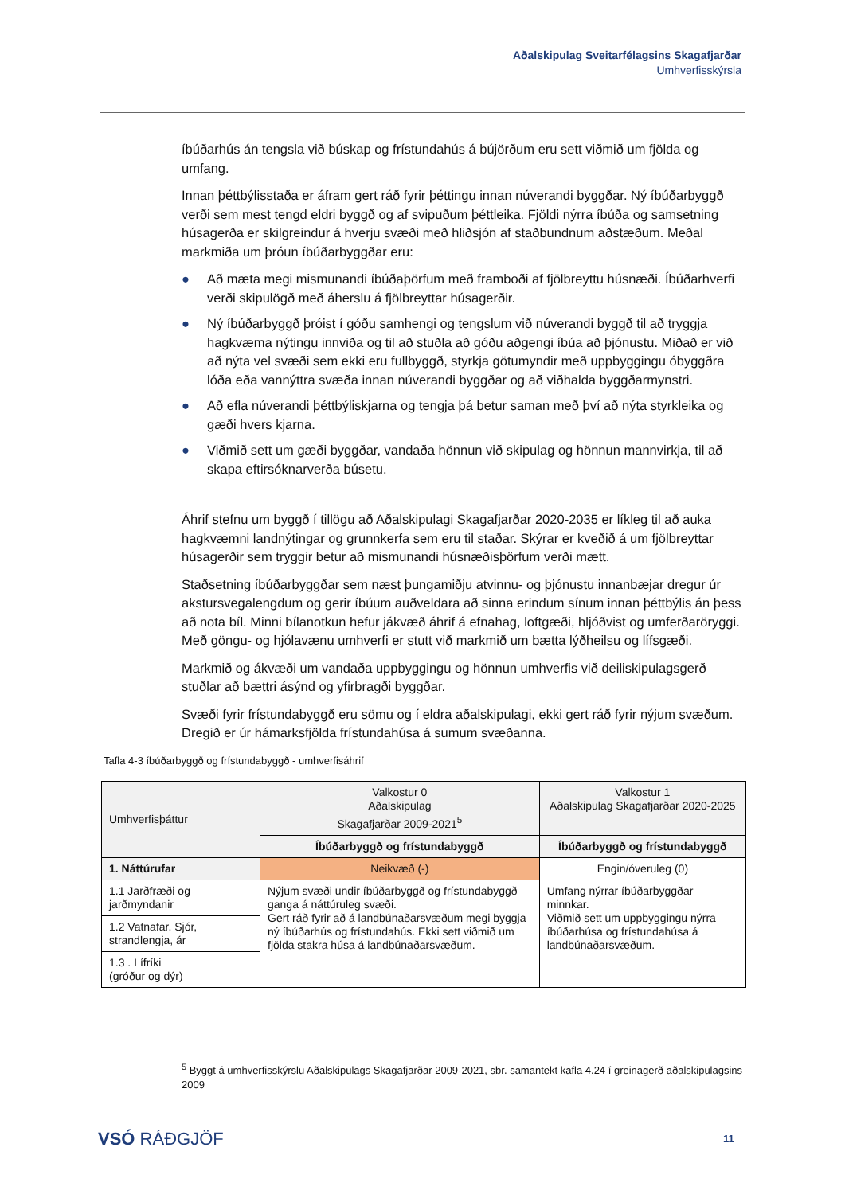Aðalskipulag Sveitarfélagsins Skagafjarðar
Umhverfisskýrsla
íbúðarhús án tengsla við búskap og frístundahús á bújörðum eru sett viðmið um fjölda og umfang.
Innan þéttbýlisstaða er áfram gert ráð fyrir þéttingu innan núverandi byggðar. Ný íbúðarbyggð verði sem mest tengd eldri byggð og af svipuðum þéttleika. Fjöldi nýrra íbúða og samsetning húsagerða er skilgreindur á hverju svæði með hliðsjón af staðbundnum aðstæðum. Meðal markmiða um þróun íbúðarbyggðar eru:
● Að mæta megi mismunandi íbúðaþörfum með framboði af fjölbreyttu húsnæði. Íbúðarhverfi verði skipulögð með áherslu á fjölbreyttar húsagerðir.
● Ný íbúðarbyggð þróist í góðu samhengi og tengslum við núverandi byggð til að tryggja hagkvæma nýtingu innviða og til að stuðla að góðu aðgengi íbúa að þjónustu. Miðað er við að nýta vel svæði sem ekki eru fullbyggð, styrkja götumyndir með uppbyggingu óbyggðra lóða eða vannýttra svæða innan núverandi byggðar og að viðhalda byggðarmynstri.
● Að efla núverandi þéttbýliskjarna og tengja þá betur saman með því að nýta styrkleika og gæði hvers kjarna.
● Viðmið sett um gæði byggðar, vandaða hönnun við skipulag og hönnun mannvirkja, til að skapa eftirsóknarverða búsetu.
Áhrif stefnu um byggð í tillögu að Aðalskipulagi Skagafjarðar 2020-2035 er líkleg til að auka hagkvæmni landnýtingar og grunnkerfa sem eru til staðar. Skýrar er kveðið á um fjölbreyttar húsagerðir sem tryggir betur að mismunandi húsnæðisþörfum verði mætt.
Staðsetning íbúðarbyggðar sem næst þungamiðju atvinnu- og þjónustu innanbæjar dregur úr akstursvegalengdum og gerir íbúum auðveldara að sinna erindum sínum innan þéttbýlis án þess að nota bíl. Minni bílanotkun hefur jákvæð áhrif á efnahag, loftgæði, hljóðvist og umferðaröryggi. Með göngu- og hjólavænu umhverfi er stutt við markmið um bætta lýðheilsu og lífsgæði.
Markmið og ákvæði um vandaða uppbyggingu og hönnun umhverfis við deiliskipulagsgerð stuðlar að bættri ásýnd og yfirbragði byggðar.
Svæði fyrir frístundabyggð eru sömu og í eldra aðalskipulagi, ekki gert ráð fyrir nýjum svæðum. Dregið er úr hámarksfjölda frístundahúsa á sumum svæðanna.
Tafla 4-3 íbúðarbyggð og frístundabyggð - umhverfisáhrif
| Umhverfisþáttur | Valkostur 0 Aðalskipulag Skagafjarðar 2009-2021<sup>5</sup> | Valkostur 1 Aðalskipulag Skagafjarðar 2020-2025 |
| --- | --- | --- |
| | Íbúðarbyggð og frístundabyggð | Íbúðarbyggð og frístundabyggð |
| 1. Náttúrufar | Neikvæð (-) | Engin/óveruleg (0) |
| 1.1 Jarðfræði og jarðmyndanir | Nýjum svæði undir íbúðarbyggð og frístundabyggð ganga á náttúruleg svæði. Gert ráð fyrir að á landbúnaðarsvæðum megi byggja ný íbúðarhús og frístundahús. Ekki sett viðmið um fjölda stakra húsa á landbúnaðarsvæðum. | Umfang nýrrar íbúðarbyggðar minnkar. Viðmið sett um uppbyggingu nýrra íbúðarhúsa og frístundahúsa á landbúnaðarsvæðum. |
| 1.2 Vatnafar. Sjór, strandlengja, ár | | |
| 1.3 . Lífríki (gróður og dýr) | | |
<sup>5</sup> Byggt á umhverfisskýrslu Aðalskipulags Skagafjarðar 2009-2021, sbr. samantekt kafla 4.24 í greinagerð aðalskipulagsins 2009
VSÓ RÁÐGJÖF 11